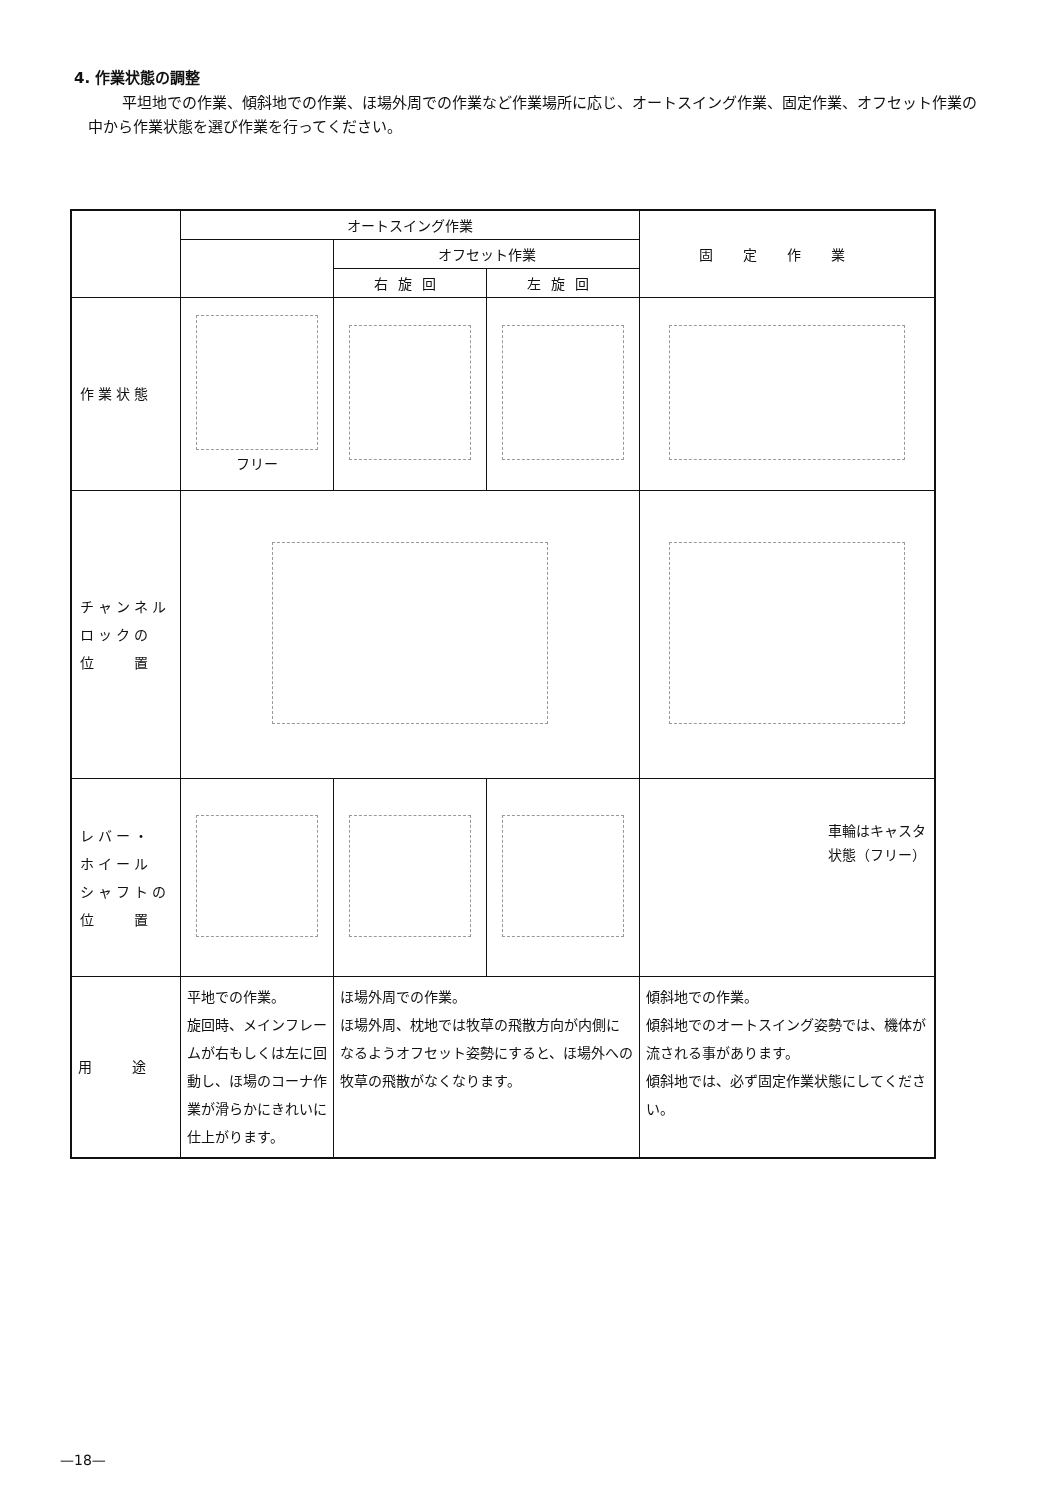4. 作業状態の調整
平坦地での作業、傾斜地での作業、ほ場外周での作業など作業場所に応じ、オートスイング作業、固定作業、オフセット作業の中から作業状態を選び作業を行ってください。
| | オートスイング作業 | | | 固定作業 |
| --- | --- | --- | --- | --- |
| | | オフセット作業 | | |
| | | 右旋回 | 左旋回 | |
| 作業状態 | フリー | | | |
| チャンネル ロックの 位 置 | | | | |
| レバー・ ホイール シャフトの 位 置 | | | | 車輪はキャスタ 状態（フリー） |
| 用 途 | 平地での作業。 旋回時、メインフレームが右もしくは左に回動し、ほ場のコーナ作業が滑らかにきれいに仕上がります。 | ほ場外周での作業。 ほ場外周、枕地では牧草の飛散方向が内側になるようオフセット姿勢にすると、ほ場外への牧草の飛散がなくなります。 | | 傾斜地での作業。 傾斜地でのオートスイング姿勢では、機体が流される事があります。 傾斜地では、必ず固定作業状態にしてください。 |
—18—